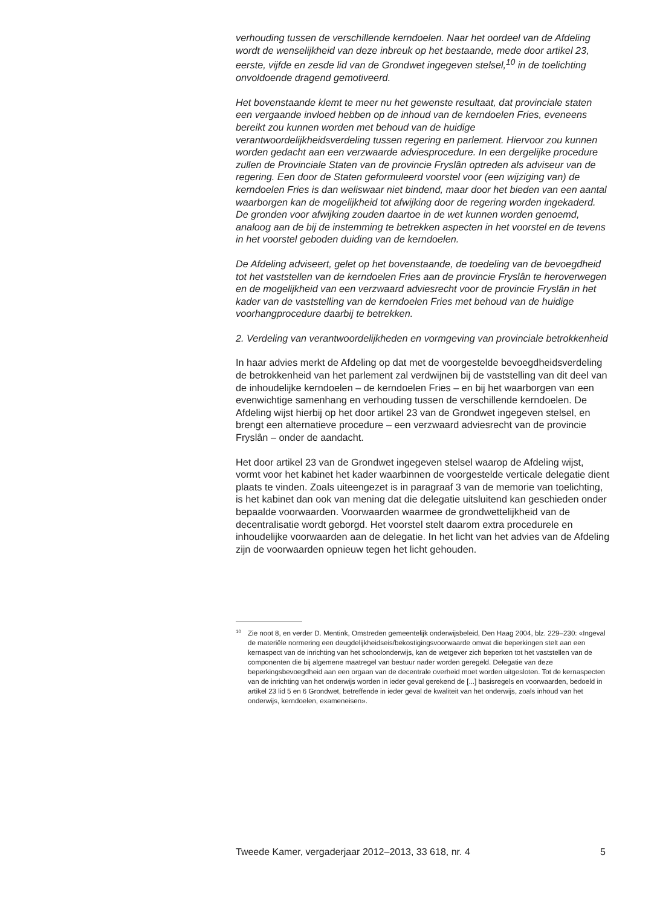verhouding tussen de verschillende kerndoelen. Naar het oordeel van de Afdeling wordt de wenselijkheid van deze inbreuk op het bestaande, mede door artikel 23, eerste, vijfde en zesde lid van de Grondwet ingegeven stelsel,<sup>10</sup> in de toelichting onvoldoende dragend gemotiveerd.
Het bovenstaande klemt te meer nu het gewenste resultaat, dat provinciale staten een vergaande invloed hebben op de inhoud van de kerndoelen Fries, eveneens bereikt zou kunnen worden met behoud van de huidige verantwoordelijkheidsverdeling tussen regering en parlement. Hiervoor zou kunnen worden gedacht aan een verzwaarde adviesprocedure. In een dergelijke procedure zullen de Provinciale Staten van de provincie Fryslân optreden als adviseur van de regering. Een door de Staten geformuleerd voorstel voor (een wijziging van) de kerndoelen Fries is dan weliswaar niet bindend, maar door het bieden van een aantal waarborgen kan de mogelijkheid tot afwijking door de regering worden ingekaderd. De gronden voor afwijking zouden daartoe in de wet kunnen worden genoemd, analoog aan de bij de instemming te betrekken aspecten in het voorstel en de tevens in het voorstel geboden duiding van de kerndoelen.
De Afdeling adviseert, gelet op het bovenstaande, de toedeling van de bevoegdheid tot het vaststellen van de kerndoelen Fries aan de provincie Fryslân te heroverwegen en de mogelijkheid van een verzwaard adviesrecht voor de provincie Fryslân in het kader van de vaststelling van de kerndoelen Fries met behoud van de huidige voorhangprocedure daarbij te betrekken.
2. Verdeling van verantwoordelijkheden en vormgeving van provinciale betrokkenheid
In haar advies merkt de Afdeling op dat met de voorgestelde bevoegdheidsverdeling de betrokkenheid van het parlement zal verdwijnen bij de vaststelling van dit deel van de inhoudelijke kerndoelen – de kerndoelen Fries – en bij het waarborgen van een evenwichtige samenhang en verhouding tussen de verschillende kerndoelen. De Afdeling wijst hierbij op het door artikel 23 van de Grondwet ingegeven stelsel, en brengt een alternatieve procedure – een verzwaard adviesrecht van de provincie Fryslân – onder de aandacht.
Het door artikel 23 van de Grondwet ingegeven stelsel waarop de Afdeling wijst, vormt voor het kabinet het kader waarbinnen de voorgestelde verticale delegatie dient plaats te vinden. Zoals uiteengezet is in paragraaf 3 van de memorie van toelichting, is het kabinet dan ook van mening dat die delegatie uitsluitend kan geschieden onder bepaalde voorwaarden. Voorwaarden waarmee de grondwettelijkheid van de decentralisatie wordt geborgd. Het voorstel stelt daarom extra procedurele en inhoudelijke voorwaarden aan de delegatie. In het licht van het advies van de Afdeling zijn de voorwaarden opnieuw tegen het licht gehouden.
10 Zie noot 8, en verder D. Mentink, Omstreden gemeentelijk onderwijsbeleid, Den Haag 2004, blz. 229–230: «Ingeval de materiële normering een deugdelijkheidseis/bekostigingsvoorwaarde omvat die beperkingen stelt aan een kernaspect van de inrichting van het schoolonderwijs, kan de wetgever zich beperken tot het vaststellen van de componenten die bij algemene maatregel van bestuur nader worden geregeld. Delegatie van deze beperkingsbevoegdheid aan een orgaan van de decentrale overheid moet worden uitgesloten. Tot de kernaspecten van de inrichting van het onderwijs worden in ieder geval gerekend de [...] basisregels en voorwaarden, bedoeld in artikel 23 lid 5 en 6 Grondwet, betreffende in ieder geval de kwaliteit van het onderwijs, zoals inhoud van het onderwijs, kerndoelen, exameneisen».
Tweede Kamer, vergaderjaar 2012–2013, 33 618, nr. 4 5